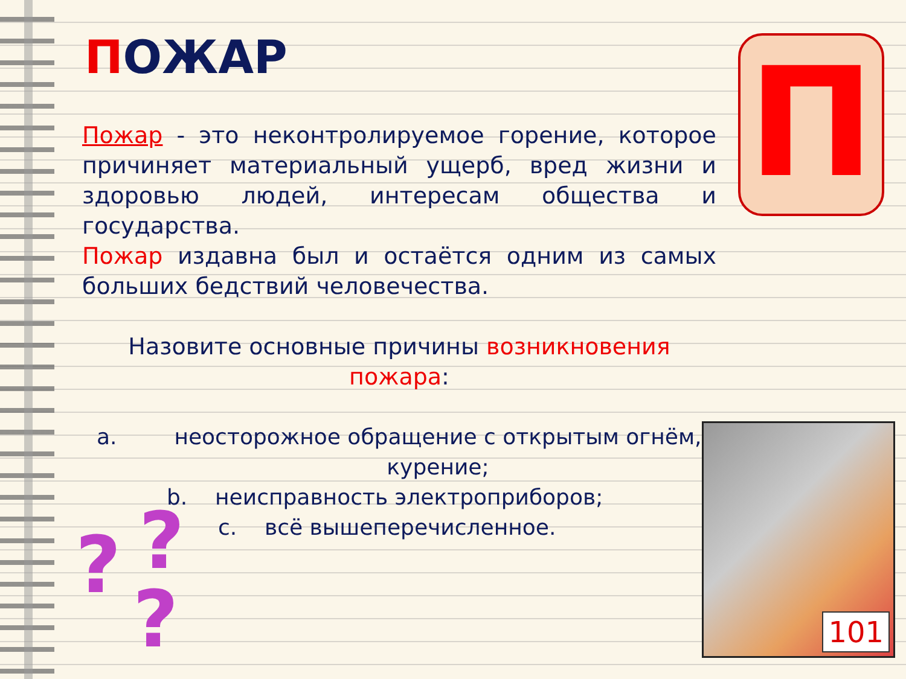ПОЖАР
Пожар - это неконтролируемое горение, которое причиняет материальный ущерб, вред жизни и здоровью людей, интересам общества и государства.
Пожар издавна был и остаётся одним из самых больших бедствий человечества.
Назовите основные причины возникновения пожара:
a. неосторожное обращение с открытым огнём, курение;
b. неисправность электроприборов;
c. всё вышеперечисленное.
П
101
? ?
?